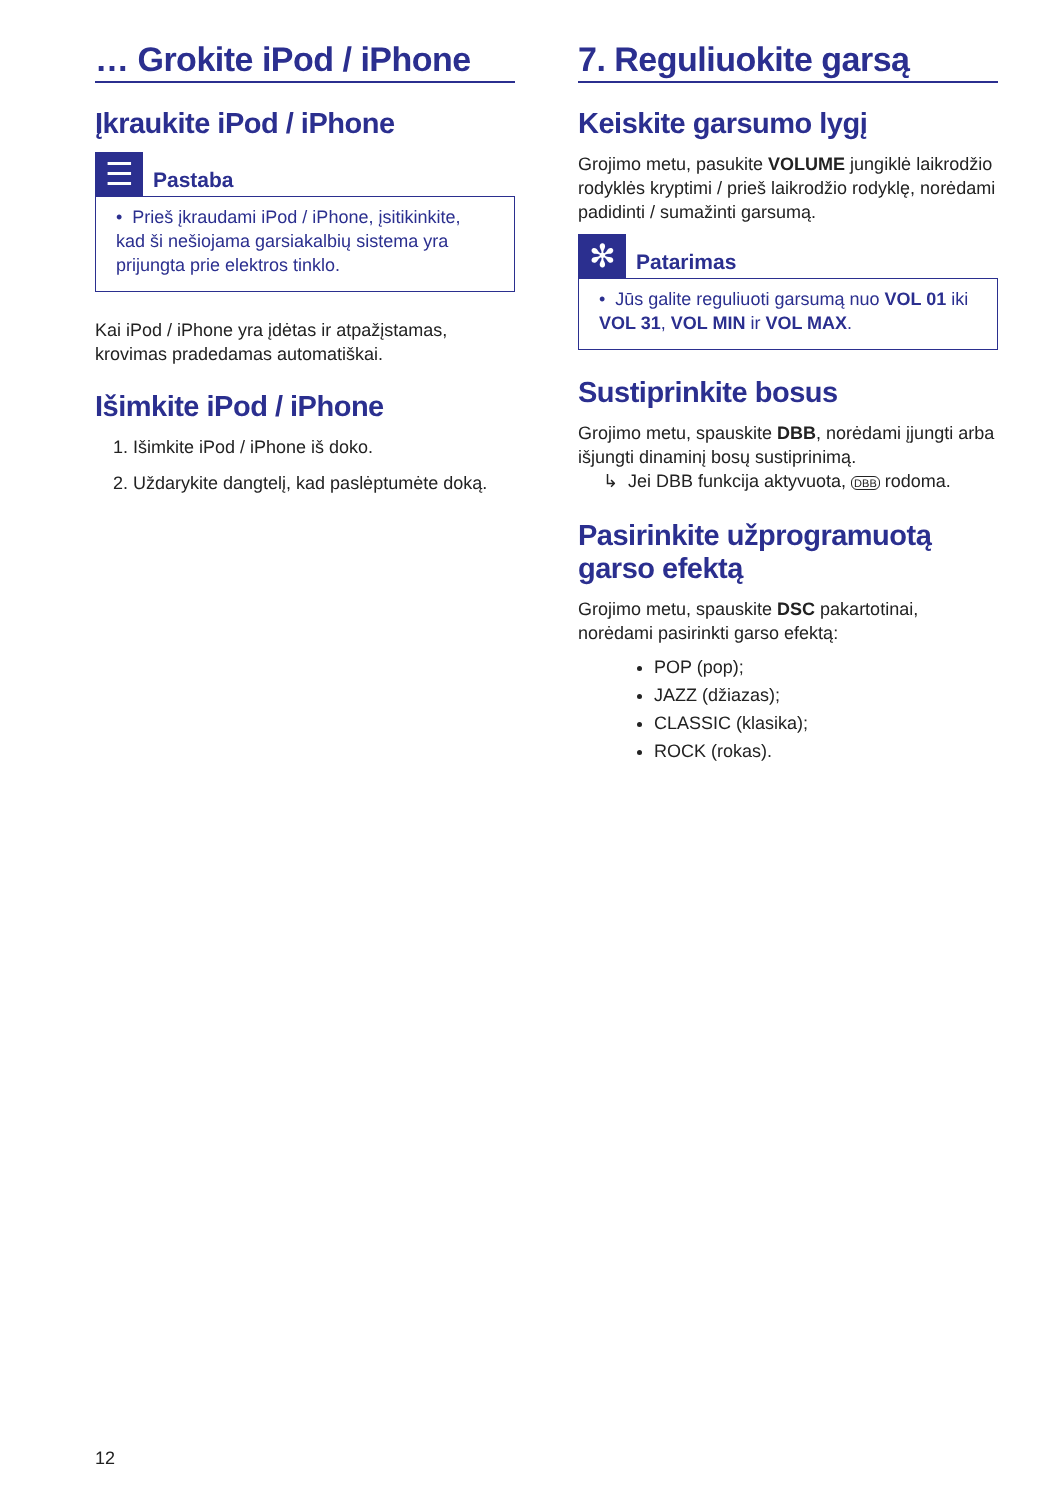… Grokite iPod / iPhone
Įkraukite iPod / iPhone
☰
Pastaba
• Prieš įkraudami iPod / iPhone, įsitikinkite, kad ši nešiojama garsiakalbių sistema yra prijungta prie elektros tinklo.
Kai iPod / iPhone yra įdėtas ir atpažįstamas, krovimas pradedamas automatiškai.
Išimkite iPod / iPhone
1. Išimkite iPod / iPhone iš doko.
2. Uždarykite dangtelį, kad paslėptumėte doką.
7. Reguliuokite garsą
Keiskite garsumo lygį
Grojimo metu, pasukite VOLUME jungiklė laikrodžio rodyklės kryptimi / prieš laikrodžio rodyklę, norėdami padidinti / sumažinti garsumą.
✻
Patarimas
• Jūs galite reguliuoti garsumą nuo VOL 01 iki VOL 31, VOL MIN ir VOL MAX.
Sustiprinkite bosus
Grojimo metu, spauskite DBB, norėdami įjungti arba išjungti dinaminį bosų sustiprinimą.
↳ Jei DBB funkcija aktyvuota, DBB rodoma.
Pasirinkite užprogramuotą garso efektą
Grojimo metu, spauskite DSC pakartotinai, norėdami pasirinkti garso efektą:
POP (pop);
JAZZ (džiazas);
CLASSIC (klasika);
ROCK (rokas).
12